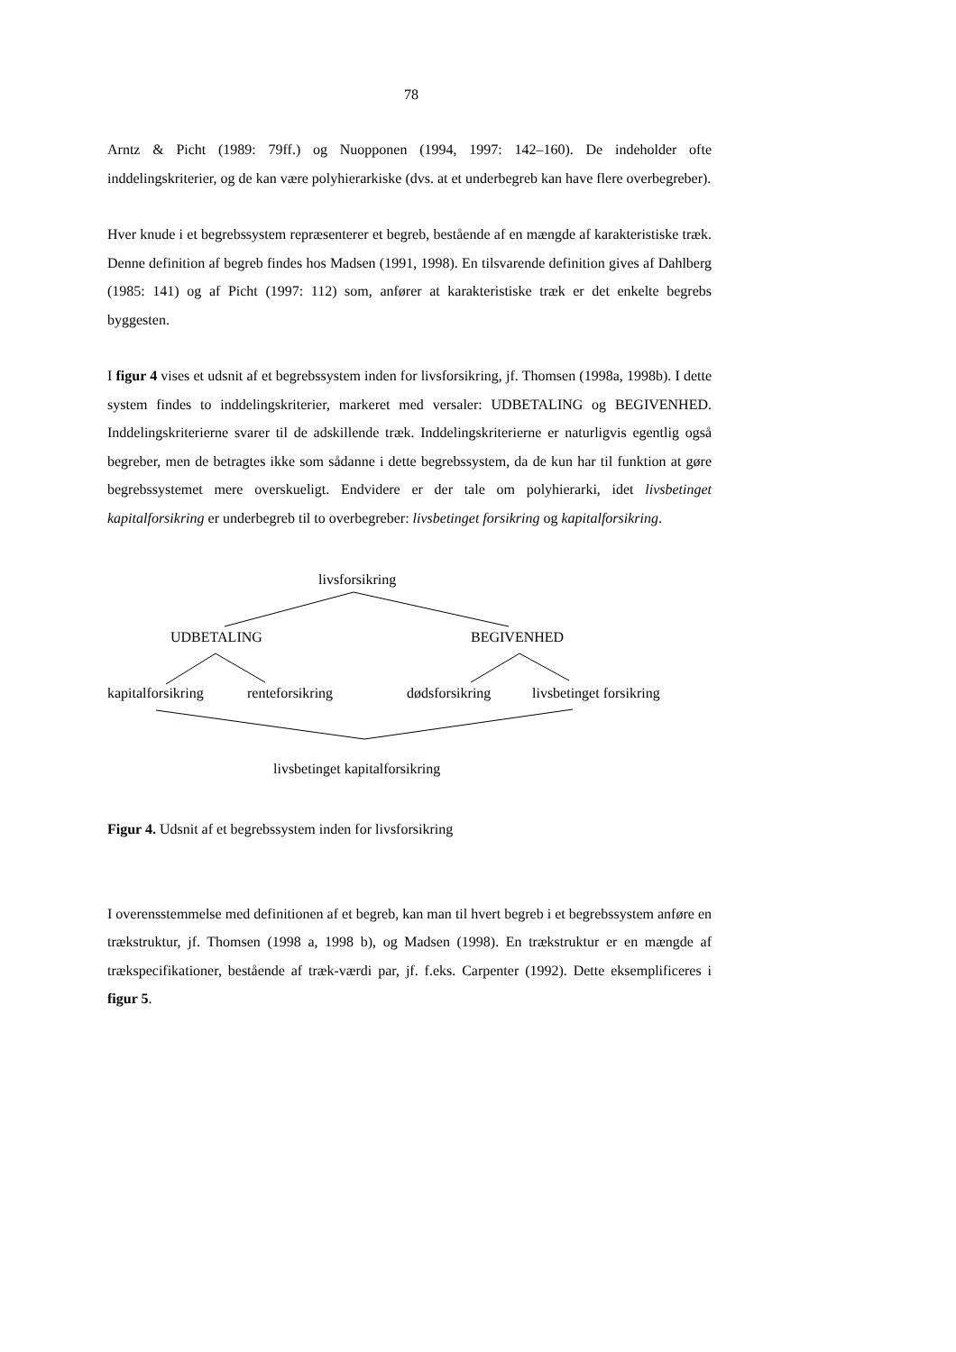78
Arntz & Picht (1989: 79ff.) og Nuopponen (1994, 1997: 142–160). De indeholder ofte inddelingskriterier, og de kan være polyhierarkiske (dvs. at et underbegreb kan have flere overbegreber).
Hver knude i et begrebssystem repræsenterer et begreb, bestående af en mængde af karakteristiske træk. Denne definition af begreb findes hos Madsen (1991, 1998). En tilsvarende definition gives af Dahlberg (1985: 141) og af Picht (1997: 112) som, anfører at karakteristiske træk er det enkelte begrebs byggesten.
I figur 4 vises et udsnit af et begrebssystem inden for livsforsikring, jf. Thomsen (1998a, 1998b). I dette system findes to inddelingskriterier, markeret med versaler: UDBETALING og BEGIVENHED. Inddelingskriterierne svarer til de adskillende træk. Inddelingskriterierne er naturligvis egentlig også begreber, men de betragtes ikke som sådanne i dette begrebssystem, da de kun har til funktion at gøre begrebssystemet mere overskueligt. Endvidere er der tale om polyhierarki, idet livsbetinget kapitalforsikring er underbegreb til to overbegreber: livsbetinget forsikring og kapitalforsikring.
livsforsikring
UDBETALING BEGIVENHED
kapitalforsikring renteforsikring dødsforsikring livsbetinget forsikring
livsbetinget kapitalforsikring
Figur 4. Udsnit af et begrebssystem inden for livsforsikring
I overensstemmelse med definitionen af et begreb, kan man til hvert begreb i et begrebssystem anføre en trækstruktur, jf. Thomsen (1998 a, 1998 b), og Madsen (1998). En trækstruktur er en mængde af trækspecifikationer, bestående af træk-værdi par, jf. f.eks. Carpenter (1992). Dette eksemplificeres i figur 5.